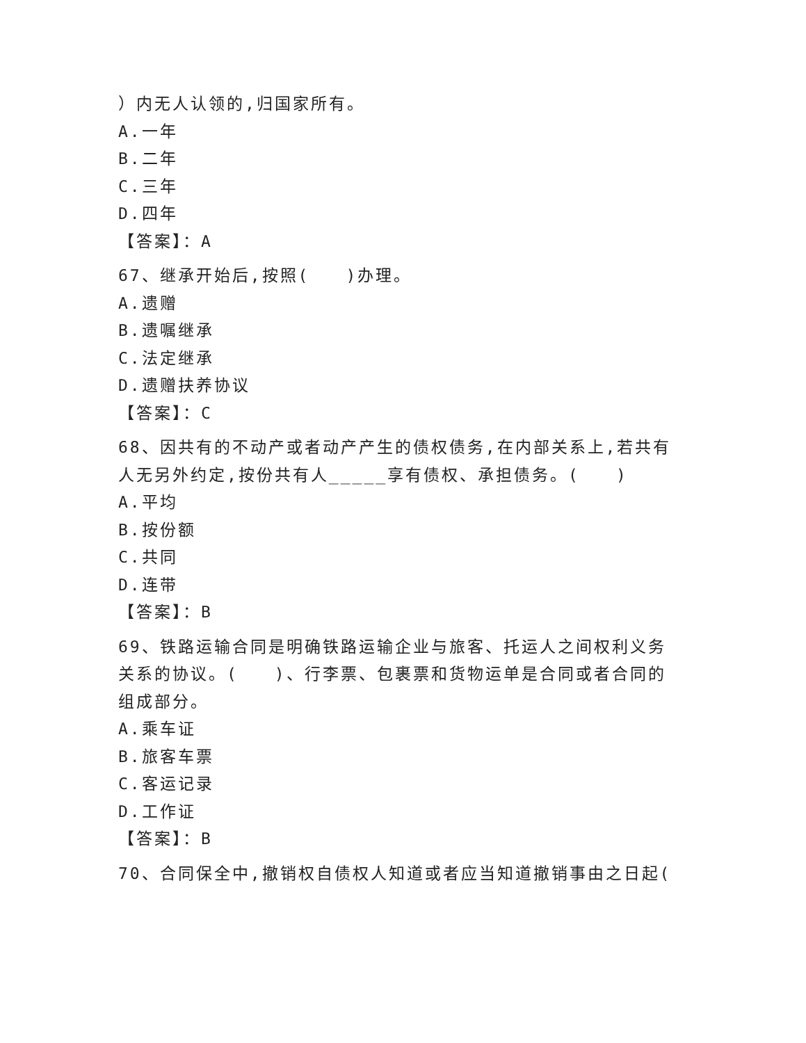）内无人认领的,归国家所有。
A.一年
B.二年
C.三年
D.四年
【答案】：A
67、继承开始后,按照(　　)办理。
A.遗赠
B.遗嘱继承
C.法定继承
D.遗赠扶养协议
【答案】：C
68、因共有的不动产或者动产产生的债权债务,在内部关系上,若共有人无另外约定,按份共有人_____享有债权、承担债务。(　　)
A.平均
B.按份额
C.共同
D.连带
【答案】：B
69、铁路运输合同是明确铁路运输企业与旅客、托运人之间权利义务关系的协议。(　　)、行李票、包裹票和货物运单是合同或者合同的组成部分。
A.乘车证
B.旅客车票
C.客运记录
D.工作证
【答案】：B
70、合同保全中,撤销权自债权人知道或者应当知道撤销事由之日起(